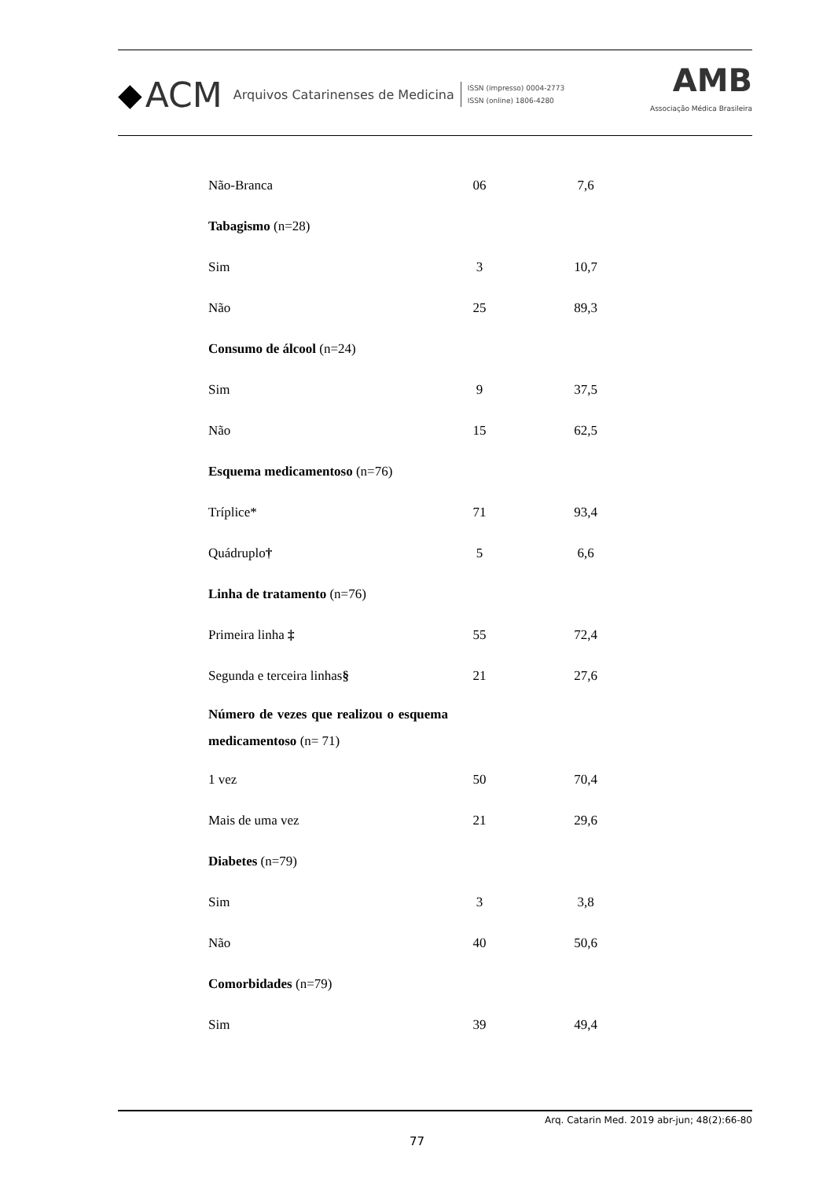◆ ACM Arquivos Catarinenses de Medicina
ISSN (impresso) 0004-2773
ISSN (online) 1806-4280
AMB
Associação Médica Brasileira
| Não-Branca | 06 | 7,6 |
| Tabagismo (n=28) | | |
| Sim | 3 | 10,7 |
| Não | 25 | 89,3 |
| Consumo de álcool (n=24) | | |
| Sim | 9 | 37,5 |
| Não | 15 | 62,5 |
| Esquema medicamentoso (n=76) | | |
| Tríplice* | 71 | 93,4 |
| Quádruplo † | 5 | 6,6 |
| Linha de tratamento (n=76) | | |
| Primeira linha ‡ | 55 | 72,4 |
| Segunda e terceira linhas § | 21 | 27,6 |
| Número de vezes que realizou o esquema medicamentoso (n= 71) | | |
| 1 vez | 50 | 70,4 |
| Mais de uma vez | 21 | 29,6 |
| Diabetes (n=79) | | |
| Sim | 3 | 3,8 |
| Não | 40 | 50,6 |
| Comorbidades (n=79) | | |
| Sim | 39 | 49,4 |
Arq. Catarin Med. 2019 abr-jun; 48(2):66-80
77